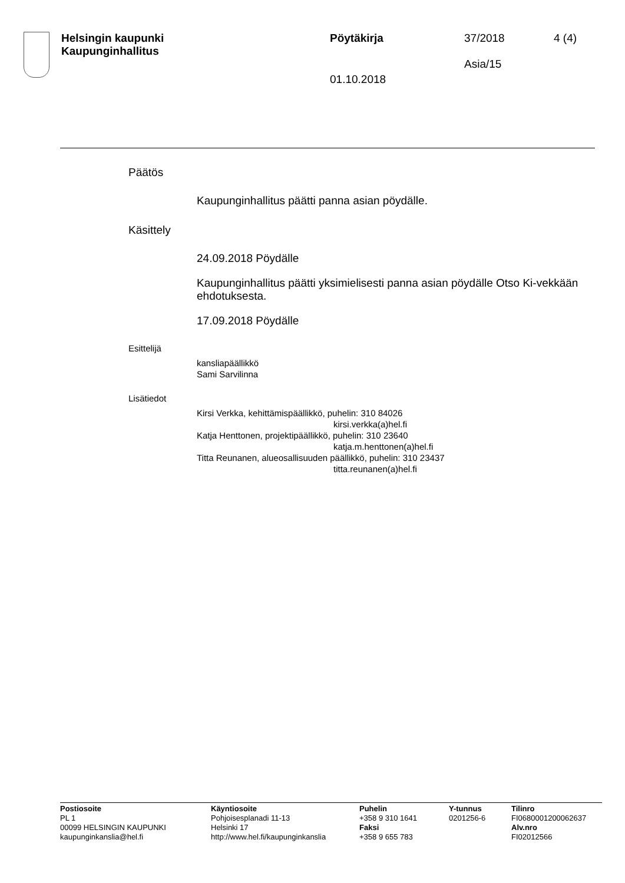Helsingin kaupunki
Kaupunginhallitus
Pöytäkirja
01.10.2018
37/2018
Asia/15
4 (4)
Päätös
Kaupunginhallitus päätti panna asian pöydälle.
Käsittely
24.09.2018 Pöydälle
Kaupunginhallitus päätti yksimielisesti panna asian pöydälle Otso Ki-vekkään ehdotuksesta.
17.09.2018 Pöydälle
Esittelijä
kansliapäällikkö
Sami Sarvilinna
Lisätiedot
Kirsi Verkka, kehittämispäällikkö, puhelin: 310 84026
kirsi.verkka(a)hel.fi
Katja Henttonen, projektipäällikkö, puhelin: 310 23640
katja.m.henttonen(a)hel.fi
Titta Reunanen, alueosallisuuden päällikkö, puhelin: 310 23437
titta.reunanen(a)hel.fi
Postiosoite
PL 1
00099 HELSINGIN KAUPUNKI
kaupunginkanslia@hel.fi
Käyntiosoite
Pohjoisesplanadi 11-13
Helsinki 17
http://www.hel.fi/kaupunginkanslia
Puhelin
+358 9 310 1641
Faksi
+358 9 655 783
Y-tunnus
0201256-6
Tilinro
FI0680001200062637
Alv.nro
FI02012566